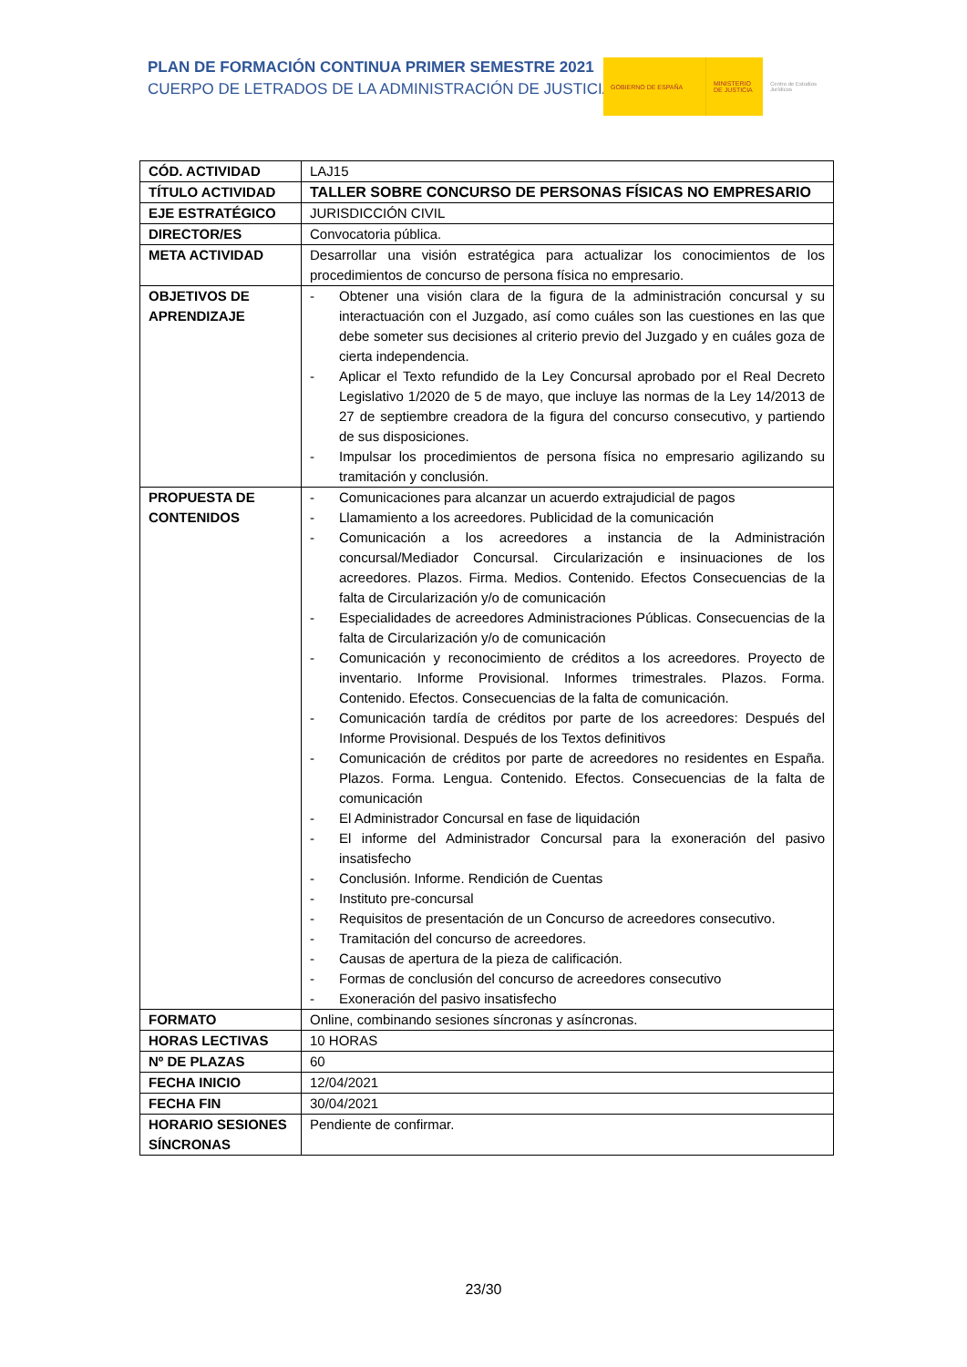PLAN DE FORMACIÓN CONTINUA PRIMER SEMESTRE 2021
CUERPO DE LETRADOS DE LA ADMINISTRACIÓN DE JUSTICIA
GOBIERNO DE ESPAÑA MINISTERIO DE JUSTICIA
Centro de Estudios Jurídicos
| CÓD. ACTIVIDAD | LAJ15 |
| TÍTULO ACTIVIDAD | TALLER SOBRE CONCURSO DE PERSONAS FÍSICAS NO EMPRESARIO |
| EJE ESTRATÉGICO | JURISDICCIÓN CIVIL |
| DIRECTOR/ES | Convocatoria pública. |
| META ACTIVIDAD | Desarrollar una visión estratégica para actualizar los conocimientos de los procedimientos de concurso de persona física no empresario. |
| OBJETIVOS DE APRENDIZAJE | - Obtener una visión clara de la figura de la administración concursal y su interactuación con el Juzgado, así como cuáles son las cuestiones en las que debe someter sus decisiones al criterio previo del Juzgado y en cuáles goza de cierta independencia. - Aplicar el Texto refundido de la Ley Concursal aprobado por el Real Decreto Legislativo 1/2020 de 5 de mayo, que incluye las normas de la Ley 14/2013 de 27 de septiembre creadora de la figura del concurso consecutivo, y partiendo de sus disposiciones. - Impulsar los procedimientos de persona física no empresario agilizando su tramitación y conclusión. |
| PROPUESTA DE CONTENIDOS | - Comunicaciones para alcanzar un acuerdo extrajudicial de pagos - Llamamiento a los acreedores. Publicidad de la comunicación - Comunicación a los acreedores a instancia de la Administración concursal/Mediador Concursal. Circularización e insinuaciones de los acreedores. Plazos. Firma. Medios. Contenido. Efectos Consecuencias de la falta de Circularización y/o de comunicación - Especialidades de acreedores Administraciones Públicas. Consecuencias de la falta de Circularización y/o de comunicación - Comunicación y reconocimiento de créditos a los acreedores. Proyecto de inventario. Informe Provisional. Informes trimestrales. Plazos. Forma. Contenido. Efectos. Consecuencias de la falta de comunicación. - Comunicación tardía de créditos por parte de los acreedores: Después del Informe Provisional. Después de los Textos definitivos - Comunicación de créditos por parte de acreedores no residentes en España. Plazos. Forma. Lengua. Contenido. Efectos. Consecuencias de la falta de comunicación - El Administrador Concursal en fase de liquidación - El informe del Administrador Concursal para la exoneración del pasivo insatisfecho - Conclusión. Informe. Rendición de Cuentas - Instituto pre-concursal - Requisitos de presentación de un Concurso de acreedores consecutivo. - Tramitación del concurso de acreedores. - Causas de apertura de la pieza de calificación. - Formas de conclusión del concurso de acreedores consecutivo - Exoneración del pasivo insatisfecho |
| FORMATO | Online, combinando sesiones síncronas y asíncronas. |
| HORAS LECTIVAS | 10 HORAS |
| Nº DE PLAZAS | 60 |
| FECHA INICIO | 12/04/2021 |
| FECHA FIN | 30/04/2021 |
| HORARIO SESIONES SÍNCRONAS | Pendiente de confirmar. |
23/30